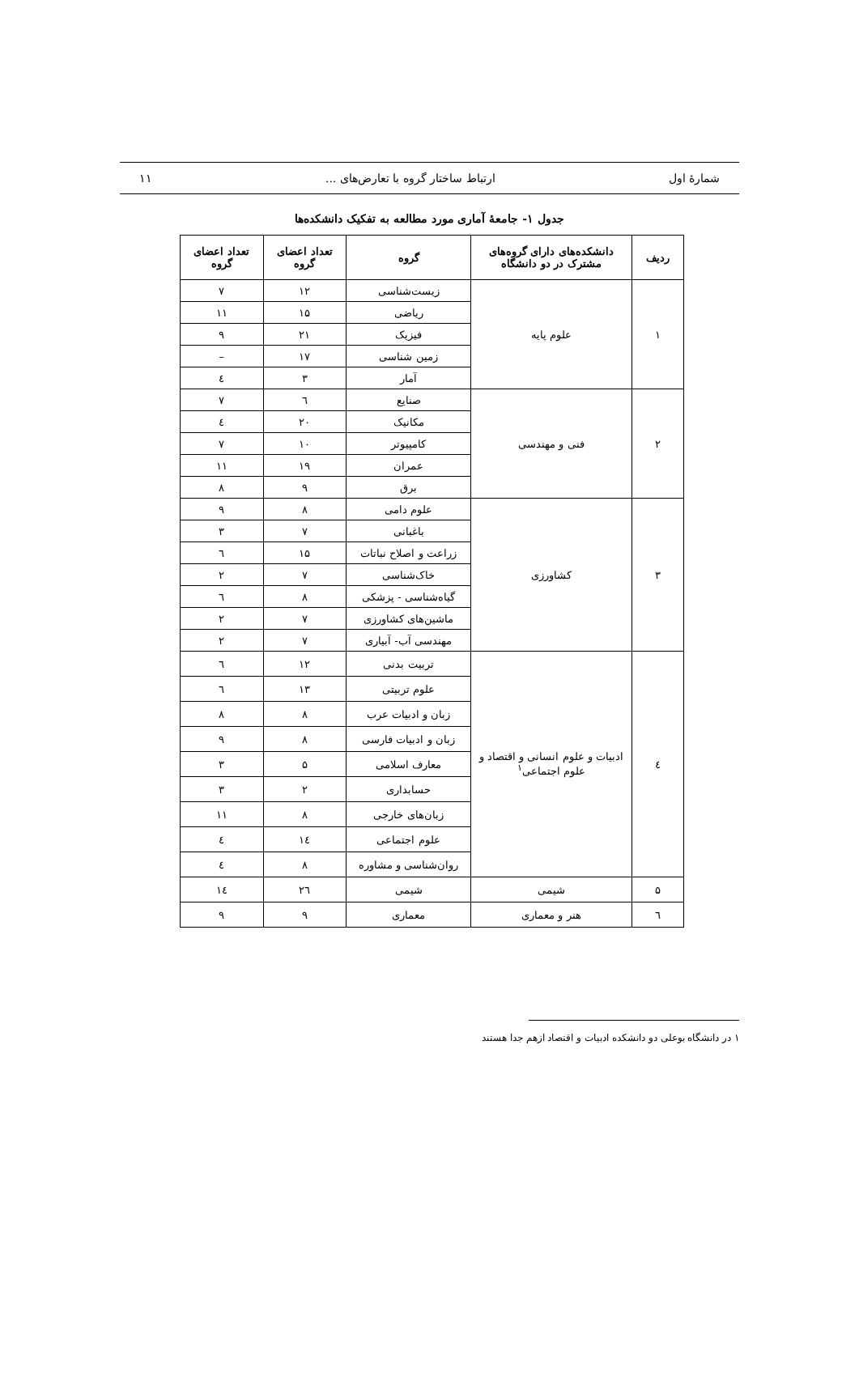شمارۀ اول ارتباط ساختار گروه با تعارض‌های ... ۱۱
جدول ۱- جامعۀ آماری مورد مطالعه به تفکیک دانشکده‌ها
| ردیف | دانشکده‌های دارای گروه‌های مشترک در دو دانشگاه | گروه | تعداد اعضای گروه | تعداد اعضای گروه |
| --- | --- | --- | --- | --- |
| ۱ | علوم پایه | زیست‌شناسی | ۱۲ | ۷ |
| | | ریاضی | ۱۵ | ۱۱ |
| | | فیزیک | ۲۱ | ۹ |
| | | زمین شناسی | ۱۷ | – |
| | | آمار | ۳ | ٤ |
| ۲ | فنی و مهندسی | صنایع | ٦ | ۷ |
| | | مکانیک | ۲۰ | ٤ |
| | | کامپیوتر | ۱۰ | ۷ |
| | | عمران | ۱۹ | ۱۱ |
| | | برق | ۹ | ۸ |
| ۳ | کشاورزی | علوم دامی | ۸ | ۹ |
| | | باغبانی | ۷ | ۳ |
| | | زراعت و اصلاح نباتات | ۱۵ | ٦ |
| | | خاک‌شناسی | ۷ | ۲ |
| | | گیاه‌شناسی - پزشکی | ۸ | ٦ |
| | | ماشین‌های کشاورزی | ۷ | ۲ |
| | | مهندسی آب- آبیاری | ۷ | ۲ |
| ٤ | ادبیات و علوم انسانی و اقتصاد و علوم اجتماعی<sup>۱</sup> | تربیت بدنی | ۱۲ | ٦ |
| | | علوم تربیتی | ۱۳ | ٦ |
| | | زبان و ادبیات عرب | ۸ | ۸ |
| | | زبان و ادبیات فارسی | ۸ | ۹ |
| | | معارف اسلامی | ۵ | ۳ |
| | | حسابداری | ۲ | ۳ |
| | | زبان‌های خارجی | ۸ | ۱۱ |
| | | علوم اجتماعی | ۱٤ | ٤ |
| | | روان‌شناسی و مشاوره | ۸ | ٤ |
| ۵ | شیمی | شیمی | ۲٦ | ۱٤ |
| ٦ | هنر و معماری | معماری | ۹ | ۹ |
۱ در دانشگاه بوعلی دو دانشکده ادبیات و اقتصاد ازهم جدا هستند